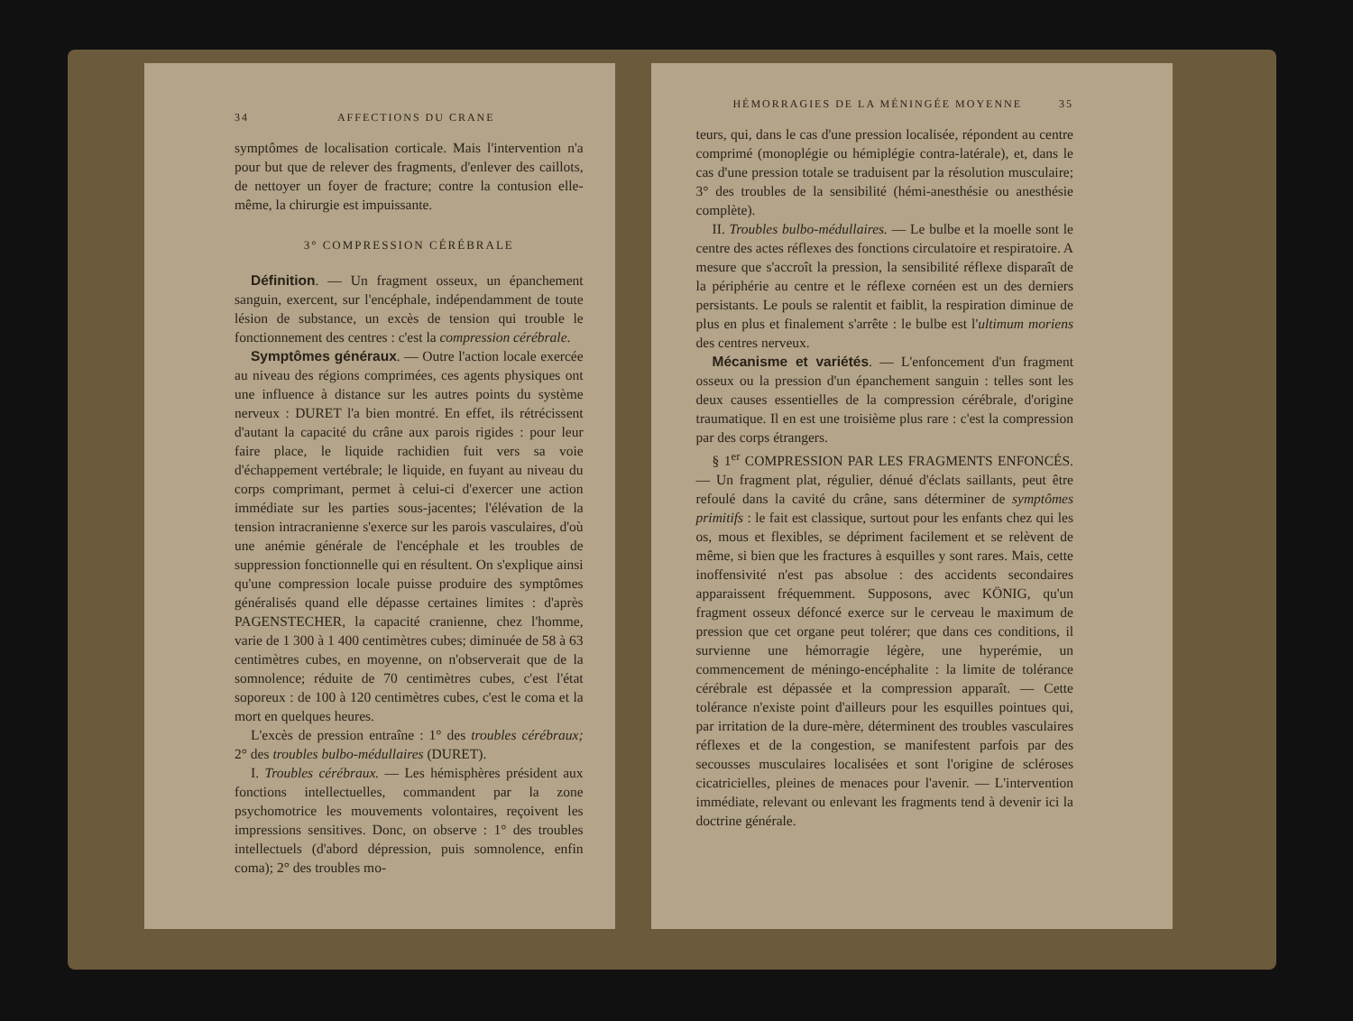34 AFFECTIONS DU CRANE
symptômes de localisation corticale. Mais l'intervention n'a pour but que de relever des fragments, d'enlever des caillots, de nettoyer un foyer de fracture; contre la contusion elle-même, la chirurgie est impuissante.
3° COMPRESSION CÉRÉBRALE
Définition. — Un fragment osseux, un épanchement sanguin, exercent, sur l'encéphale, indépendamment de toute lésion de substance, un excès de tension qui trouble le fonctionnement des centres : c'est la compression cérébrale.
Symptômes généraux. — Outre l'action locale exercée au niveau des régions comprimées, ces agents physiques ont une influence à distance sur les autres points du système nerveux : DURET l'a bien montré. En effet, ils rétrécissent d'autant la capacité du crâne aux parois rigides : pour leur faire place, le liquide rachidien fuit vers sa voie d'échappement vertébrale; le liquide, en fuyant au niveau du corps comprimant, permet à celui-ci d'exercer une action immédiate sur les parties sous-jacentes; l'élévation de la tension intracranienne s'exerce sur les parois vasculaires, d'où une anémie générale de l'encéphale et les troubles de suppression fonctionnelle qui en résultent. On s'explique ainsi qu'une compression locale puisse produire des symptômes généralisés quand elle dépasse certaines limites : d'après PAGENSTECHER, la capacité cranienne, chez l'homme, varie de 1 300 à 1 400 centimètres cubes; diminuée de 58 à 63 centimètres cubes, en moyenne, on n'observerait que de la somnolence; réduite de 70 centimètres cubes, c'est l'état soporeux : de 100 à 120 centimètres cubes, c'est le coma et la mort en quelques heures.
L'excès de pression entraîne : 1° des troubles cérébraux; 2° des troubles bulbo-médullaires (DURET).
I. Troubles cérébraux. — Les hémisphères président aux fonctions intellectuelles, commandent par la zone psychomotrice les mouvements volontaires, reçoivent les impressions sensitives. Donc, on observe : 1° des troubles intellectuels (d'abord dépression, puis somnolence, enfin coma); 2° des troubles mo-
HÉMORRAGIES DE LA MÉNINGÉE MOYENNE 35
teurs, qui, dans le cas d'une pression localisée, répondent au centre comprimé (monoplégie ou hémiplégie contra-latérale), et, dans le cas d'une pression totale se traduisent par la résolution musculaire; 3° des troubles de la sensibilité (hémi-anesthésie ou anesthésie complète).
II. Troubles bulbo-médullaires. — Le bulbe et la moelle sont le centre des actes réflexes des fonctions circulatoire et respiratoire. A mesure que s'accroît la pression, la sensibilité réflexe disparaît de la périphérie au centre et le réflexe cornéen est un des derniers persistants. Le pouls se ralentit et faiblit, la respiration diminue de plus en plus et finalement s'arrête : le bulbe est l'ultimum moriens des centres nerveux.
Mécanisme et variétés. — L'enfoncement d'un fragment osseux ou la pression d'un épanchement sanguin : telles sont les deux causes essentielles de la compression cérébrale, d'origine traumatique. Il en est une troisième plus rare : c'est la compression par des corps étrangers.
§ 1<sup>er</sup> COMPRESSION PAR LES FRAGMENTS ENFONCÉS. — Un fragment plat, régulier, dénué d'éclats saillants, peut être refoulé dans la cavité du crâne, sans déterminer de symptômes primitifs : le fait est classique, surtout pour les enfants chez qui les os, mous et flexibles, se dépriment facilement et se relèvent de même, si bien que les fractures à esquilles y sont rares. Mais, cette inoffensivité n'est pas absolue : des accidents secondaires apparaissent fréquemment. Supposons, avec KÖNIG, qu'un fragment osseux défoncé exerce sur le cerveau le maximum de pression que cet organe peut tolérer; que dans ces conditions, il survienne une hémorragie légère, une hyperémie, un commencement de méningo-encéphalite : la limite de tolérance cérébrale est dépassée et la compression apparaît. — Cette tolérance n'existe point d'ailleurs pour les esquilles pointues qui, par irritation de la dure-mère, déterminent des troubles vasculaires réflexes et de la congestion, se manifestent parfois par des secousses musculaires localisées et sont l'origine de scléroses cicatricielles, pleines de menaces pour l'avenir. — L'intervention immédiate, relevant ou enlevant les fragments tend à devenir ici la doctrine générale.